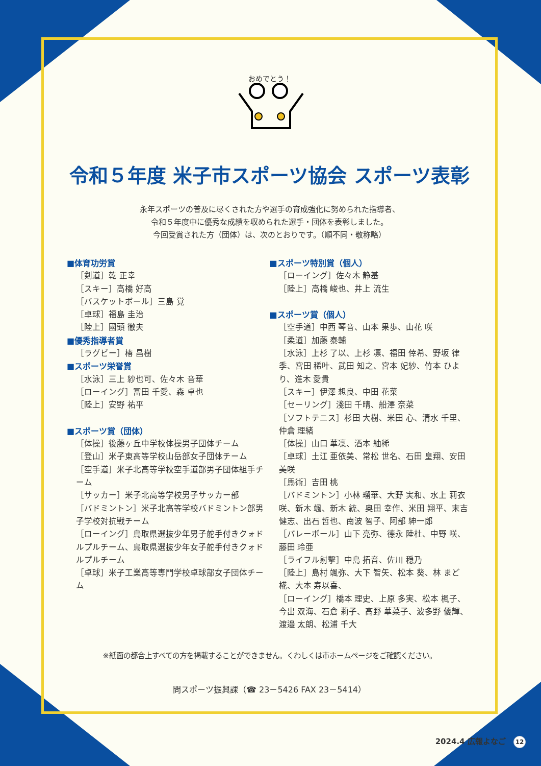おめでとう！
令和５年度 米子市スポーツ協会 スポーツ表彰
永年スポーツの普及に尽くされた方や選手の育成強化に努められた指導者、
令和５年度中に優秀な成績を収められた選手・団体を表彰しました。
今回受賞された方（団体）は、次のとおりです。（順不同・敬称略）
■体育功労賞
［剣道］乾 正幸
［スキー］高橋 好高
［バスケットボール］三島 覚
［卓球］福島 圭治
［陸上］國頭 徹夫
■優秀指導者賞
［ラグビー］椿 昌樹
■スポーツ栄誉賞
［水泳］三上 紗也可、佐々木 音華
［ローイング］冨田 千愛、森 卓也
［陸上］安野 祐平
■スポーツ賞（団体）
［体操］後藤ヶ丘中学校体操男子団体チーム
［登山］米子東高等学校山岳部女子団体チーム
［空手道］米子北高等学校空手道部男子団体組手チーム
［サッカー］米子北高等学校男子サッカー部
［バドミントン］米子北高等学校バドミントン部男子学校対抗戦チーム
［ローイング］鳥取県選抜少年男子舵手付きクォドルプルチーム、鳥取県選抜少年女子舵手付きクォドルプルチーム
［卓球］米子工業高等専門学校卓球部女子団体チーム
■スポーツ特別賞（個人）
［ローイング］佐々木 静基
［陸上］高橋 峻也、井上 流生
■スポーツ賞（個人）
［空手道］中西 琴音、山本 果歩、山花 咲
［柔道］加藤 泰輔
［水泳］上杉 了以、上杉 凛、福田 倖希、野坂 律季、宮田 稀叶、武田 知之、宮本 妃紗、竹本 ひより、進木 愛貴
［スキー］伊澤 想良、中田 花菜
［セーリング］淺田 千晴、船澤 奈菜
［ソフトテニス］杉田 大樹、米田 心、清水 千里、仲倉 理緒
［体操］山口 華凜、酒本 紬稀
［卓球］土江 亜依美、常松 世名、石田 皇翔、安田 美咲
［馬術］吉田 桃
［バドミントン］小林 瑠華、大野 実和、水上 莉衣咲、新木 颯、新木 統、奥田 幸作、米田 翔平、末吉 健志、出石 哲也、南波 智子、阿部 紳一郎
［バレーボール］山下 亮弥、德永 陸杜、中野 咲、藤田 玲亜
［ライフル射撃］中島 拓音、佐川 穏乃
［陸上］島村 颯弥、大下 智矢、松本 葵、林 まど椛、大本 寿以喜、
［ローイング］橋本 理史、上原 多実、松本 楓子、今出 双海、石倉 莉子、高野 華菜子、波多野 優輝、渡邉 太朗、松浦 千大
※紙面の都合上すべての方を掲載することができません。くわしくは市ホームページをご確認ください。
問スポーツ振興課（☎ 23－5426 FAX 23－5414）
2024.4 広報よなご 12